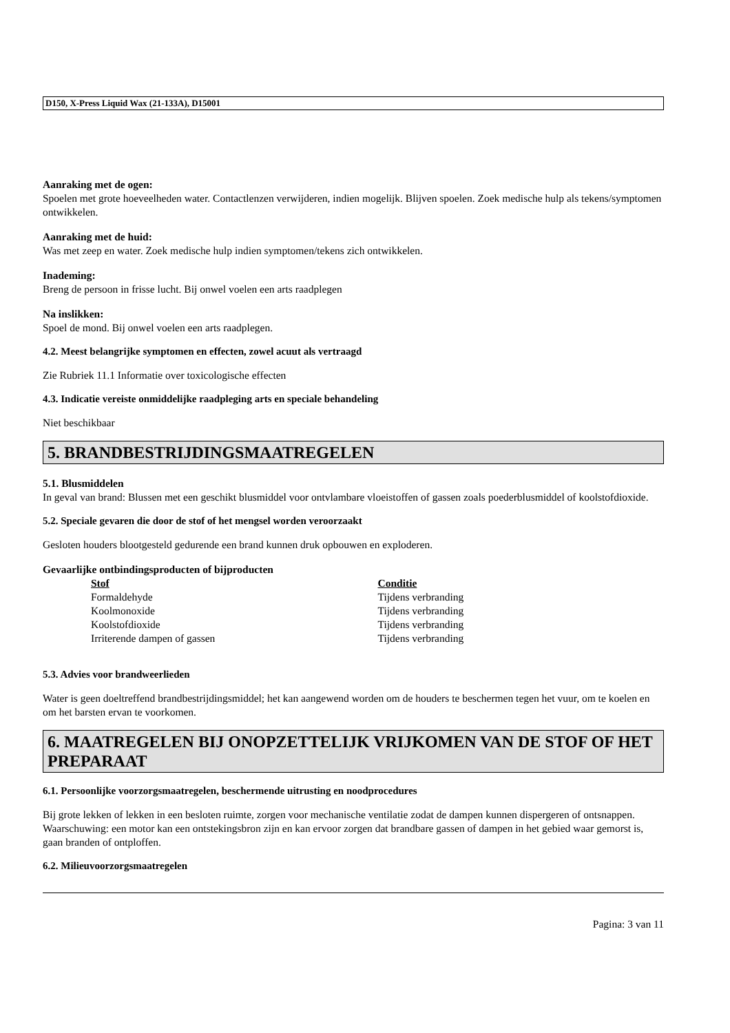D150, X-Press Liquid Wax (21-133A), D15001
Aanraking met de ogen:
Spoelen met grote hoeveelheden water. Contactlenzen verwijderen, indien mogelijk. Blijven spoelen. Zoek medische hulp als tekens/symptomen ontwikkelen.
Aanraking met de huid:
Was met zeep en water. Zoek medische hulp indien symptomen/tekens zich ontwikkelen.
Inademing:
Breng de persoon in frisse lucht. Bij onwel voelen een arts raadplegen
Na inslikken:
Spoel de mond. Bij onwel voelen een arts raadplegen.
4.2. Meest belangrijke symptomen en effecten, zowel acuut als vertraagd
Zie Rubriek 11.1 Informatie over toxicologische effecten
4.3. Indicatie vereiste onmiddelijke raadpleging arts en speciale behandeling
Niet beschikbaar
5. BRANDBESTRIJDINGSMAATREGELEN
5.1. Blusmiddelen
In geval van brand: Blussen met een geschikt blusmiddel voor ontvlambare vloeistoffen of gassen zoals poederblusmiddel of koolstofdioxide.
5.2. Speciale gevaren die door de stof of het mengsel worden veroorzaakt
Gesloten houders blootgesteld gedurende een brand kunnen druk opbouwen en exploderen.
Gevaarlijke ontbindingsproducten of bijproducten
| Stof | Conditie |
| --- | --- |
| Formaldehyde | Tijdens verbranding |
| Koolmonoxide | Tijdens verbranding |
| Koolstofdioxide | Tijdens verbranding |
| Irriterende dampen of gassen | Tijdens verbranding |
5.3. Advies voor brandweerlieden
Water is geen doeltreffend brandbestrijdingsmiddel; het kan aangewend worden om de houders te beschermen tegen het vuur, om te koelen en om het barsten ervan te voorkomen.
6. MAATREGELEN BIJ ONOPZETTELIJK VRIJKOMEN VAN DE STOF OF HET PREPARAAT
6.1. Persoonlijke voorzorgsmaatregelen, beschermende uitrusting en noodprocedures
Bij grote lekken of lekken in een besloten ruimte, zorgen voor mechanische ventilatie zodat de dampen kunnen dispergeren of ontsnappen. Waarschuwing: een motor kan een ontstekingsbron zijn en kan ervoor zorgen dat brandbare gassen of dampen in het gebied waar gemorst is, gaan branden of ontploffen.
6.2. Milieuvoorzorgsmaatregelen
Pagina: 3 van 11